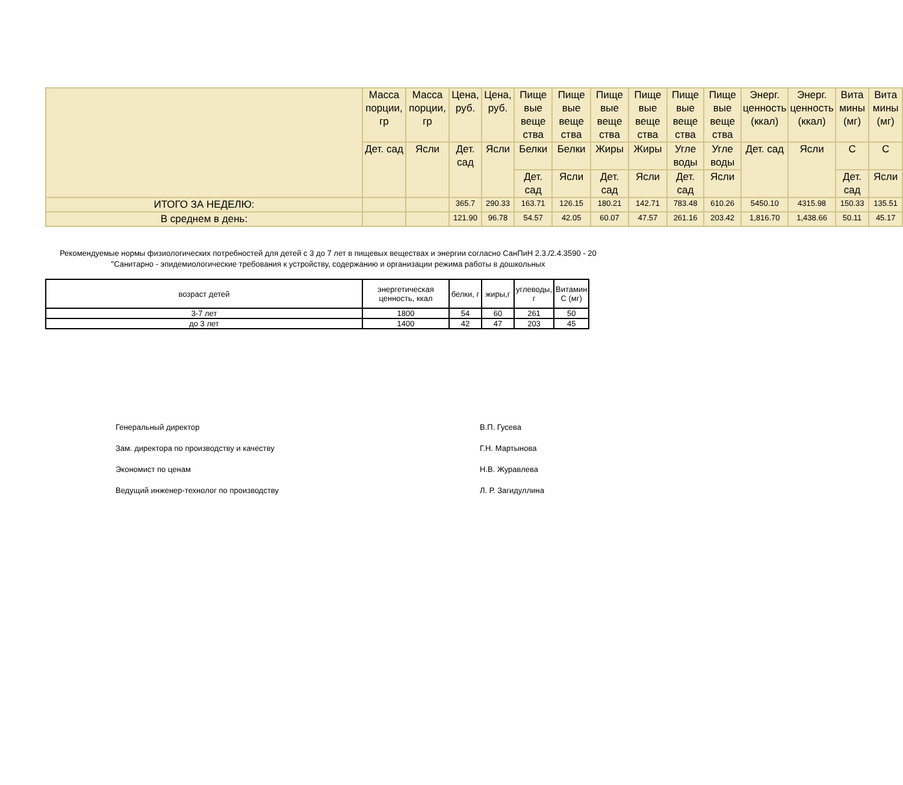| | Масса порции, гр | Масса порции, гр | Цена, руб. | Цена, руб. | Пище вые веще ства | Пище вые веще ства | Пище вые веще ства | Пище вые веще ства | Пище вые веще ства | Пище вые веще ства | Энерг. ценность (ккал) | Энерг. ценность (ккал) | Вита мины (мг) | Вита мины (мг) |
| --- | --- | --- | --- | --- | --- | --- | --- | --- | --- | --- | --- | --- | --- | --- |
| | Дет. сад | Ясли | Дет. сад | Ясли | Белки | Белки | Жиры | Жиры | Угле воды | Угле воды | Дет. сад | Ясли | С | С |
| | | | | | Дет. сад | Ясли | Дет. сад | Ясли | Дет. сад | Ясли | | | Дет. сад | Ясли |
| ИТОГО ЗА НЕДЕЛЮ: | | | 365.7 | 290.33 | 163.71 | 126.15 | 180.21 | 142.71 | 783.48 | 610.26 | 5450.10 | 4315.98 | 150.33 | 135.51 |
| В среднем в день: | | | 121.90 | 96.78 | 54.57 | 42.05 | 60.07 | 47.57 | 261.16 | 203.42 | 1,816.70 | 1,438.66 | 50.11 | 45.17 |
Рекомендуемые нормы физиологических потребностей для детей с 3 до 7 лет в пищевых веществах и энергии согласно СанПиН 2.3./2.4.3590 - 20 "Санитарно - эпидемиологические требования к устройству, содержанию и организации режима работы в дошкольных
| возраст детей | энергетическая ценность, ккал | белки, г | жиры,г | углеводы, г | Витамин С (мг) |
| --- | --- | --- | --- | --- | --- |
| 3-7 лет | 1800 | 54 | 60 | 261 | 50 |
| до 3 лет | 1400 | 42 | 47 | 203 | 45 |
Генеральный директор В.П. Гусева
Зам. директора по производству и качеству Г.Н. Мартынова
Экономист по ценам Н.В. Журавлева
Ведущий инженер-технолог по производству Л. Р. Загидуллина